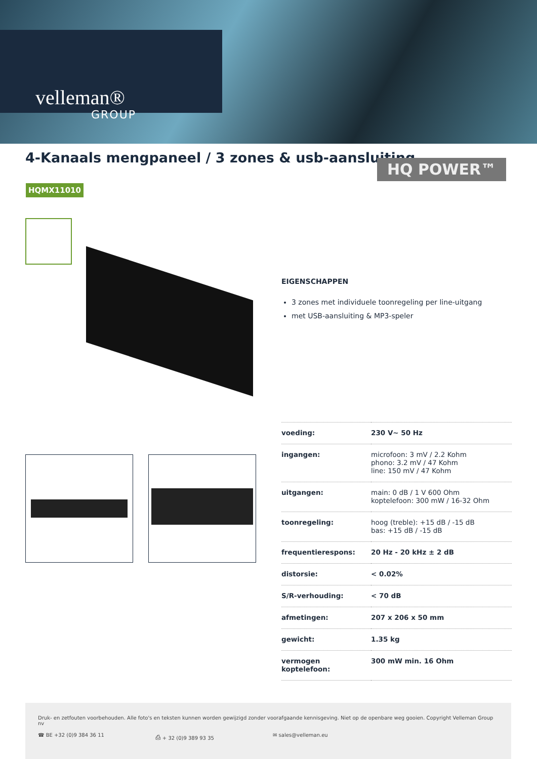velleman®
GROUP
4-Kanaals mengpaneel / 3 zones & usb-aansluiting
HQ POWER™
HQMX11010
EIGENSCHAPPEN
3 zones met individuele toonregeling per line-uitgang
met USB-aansluiting & MP3-speler
| voeding: | 230 V~ 50 Hz |
| ingangen: | microfoon: 3 mV / 2.2 Kohm phono: 3.2 mV / 47 Kohm line: 150 mV / 47 Kohm |
| uitgangen: | main: 0 dB / 1 V 600 Ohm koptelefoon: 300 mW / 16-32 Ohm |
| toonregeling: | hoog (treble): +15 dB / -15 dB bas: +15 dB / -15 dB |
| frequentierespons: | 20 Hz - 20 kHz ± 2 dB |
| distorsie: | < 0.02% |
| S/R-verhouding: | < 70 dB |
| afmetingen: | 207 x 206 x 50 mm |
| gewicht: | 1.35 kg |
| vermogen koptelefoon: | 300 mW min. 16 Ohm |
Druk- en zetfouten voorbehouden. Alle foto's en teksten kunnen worden gewijzigd zonder voorafgaande kennisgeving. Niet op de openbare weg gooien. Copyright Velleman Group nv
☎ BE +32 (0)9 384 36 11 ⎙ + 32 (0)9 389 93 35 ✉ sales@velleman.eu